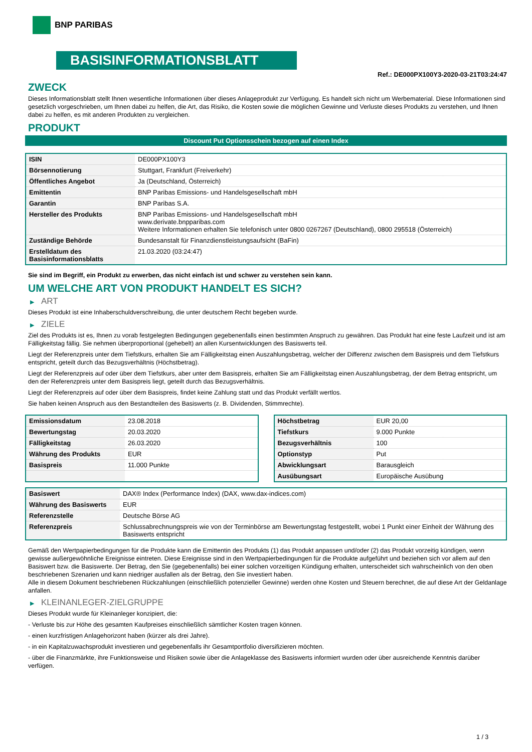BNP PARIBAS
BASISINFORMATIONSBLATT
Ref.: DE000PX100Y3-2020-03-21T03:24:47
ZWECK
Dieses Informationsblatt stellt Ihnen wesentliche Informationen über dieses Anlageprodukt zur Verfügung. Es handelt sich nicht um Werbematerial. Diese Informationen sind gesetzlich vorgeschrieben, um Ihnen dabei zu helfen, die Art, das Risiko, die Kosten sowie die möglichen Gewinne und Verluste dieses Produkts zu verstehen, und Ihnen dabei zu helfen, es mit anderen Produkten zu vergleichen.
PRODUKT
Discount Put Optionsschein bezogen auf einen Index
| ISIN | DE000PX100Y3 |
| Börsennotierung | Stuttgart, Frankfurt (Freiverkehr) |
| Öffentliches Angebot | Ja (Deutschland, Österreich) |
| Emittentin | BNP Paribas Emissions- und Handelsgesellschaft mbH |
| Garantin | BNP Paribas S.A. |
| Hersteller des Produkts | BNP Paribas Emissions- und Handelsgesellschaft mbH www.derivate.bnpparibas.com Weitere Informationen erhalten Sie telefonisch unter 0800 0267267 (Deutschland), 0800 295518 (Österreich) |
| Zuständige Behörde | Bundesanstalt für Finanzdienstleistungsaufsicht (BaFin) |
| Erstelldatum des Basisinformationsblatts | 21.03.2020 (03:24:47) |
Sie sind im Begriff, ein Produkt zu erwerben, das nicht einfach ist und schwer zu verstehen sein kann.
UM WELCHE ART VON PRODUKT HANDELT ES SICH?
▶ ART
Dieses Produkt ist eine Inhaberschuldverschreibung, die unter deutschem Recht begeben wurde.
▶ ZIELE
Ziel des Produkts ist es, Ihnen zu vorab festgelegten Bedingungen gegebenenfalls einen bestimmten Anspruch zu gewähren. Das Produkt hat eine feste Laufzeit und ist am Fälligkeitstag fällig. Sie nehmen überproportional (gehebelt) an allen Kursentwicklungen des Basiswerts teil.
Liegt der Referenzpreis unter dem Tiefstkurs, erhalten Sie am Fälligkeitstag einen Auszahlungsbetrag, welcher der Differenz zwischen dem Basispreis und dem Tiefstkurs entspricht, geteilt durch das Bezugsverhältnis (Höchstbetrag).
Liegt der Referenzpreis auf oder über dem Tiefstkurs, aber unter dem Basispreis, erhalten Sie am Fälligkeitstag einen Auszahlungsbetrag, der dem Betrag entspricht, um den der Referenzpreis unter dem Basispreis liegt, geteilt durch das Bezugsverhältnis.
Liegt der Referenzpreis auf oder über dem Basispreis, findet keine Zahlung statt und das Produkt verfällt wertlos.
Sie haben keinen Anspruch aus den Bestandteilen des Basiswerts (z. B. Dividenden, Stimmrechte).
| Emissionsdatum | 23.08.2018 |
| Bewertungstag | 20.03.2020 |
| Fälligkeitstag | 26.03.2020 |
| Währung des Produkts | EUR |
| Basispreis | 11.000 Punkte |
| Höchstbetrag | EUR 20,00 |
| Tiefstkurs | 9.000 Punkte |
| Bezugsverhältnis | 100 |
| Optionstyp | Put |
| Abwicklungsart | Barausgleich |
| Ausübungsart | Europäische Ausübung |
| Basiswert | DAX® Index (Performance Index) (DAX, www.dax-indices.com) |
| Währung des Basiswerts | EUR |
| Referenzstelle | Deutsche Börse AG |
| Referenzpreis | Schlussabrechnungspreis wie von der Terminbörse am Bewertungstag festgestellt, wobei 1 Punkt einer Einheit der Währung des Basiswerts entspricht |
Gemäß den Wertpapierbedingungen für die Produkte kann die Emittentin des Produkts (1) das Produkt anpassen und/oder (2) das Produkt vorzeitig kündigen, wenn gewisse außergewöhnliche Ereignisse eintreten. Diese Ereignisse sind in den Wertpapierbedingungen für die Produkte aufgeführt und beziehen sich vor allem auf den Basiswert bzw. die Basiswerte. Der Betrag, den Sie (gegebenenfalls) bei einer solchen vorzeitigen Kündigung erhalten, unterscheidet sich wahrscheinlich von den oben beschriebenen Szenarien und kann niedriger ausfallen als der Betrag, den Sie investiert haben.
Alle in diesem Dokument beschriebenen Rückzahlungen (einschließlich potenzieller Gewinne) werden ohne Kosten und Steuern berechnet, die auf diese Art der Geldanlage anfallen.
▶ KLEINANLEGER-ZIELGRUPPE
Dieses Produkt wurde für Kleinanleger konzipiert, die:
- Verluste bis zur Höhe des gesamten Kaufpreises einschließlich sämtlicher Kosten tragen können.
- einen kurzfristigen Anlagehorizont haben (kürzer als drei Jahre).
- in ein Kapitalzuwachsprodukt investieren und gegebenenfalls ihr Gesamtportfolio diversifizieren möchten.
- über die Finanzmärkte, ihre Funktionsweise und Risiken sowie über die Anlageklasse des Basiswerts informiert wurden oder über ausreichende Kenntnis darüber verfügen.
1 / 3